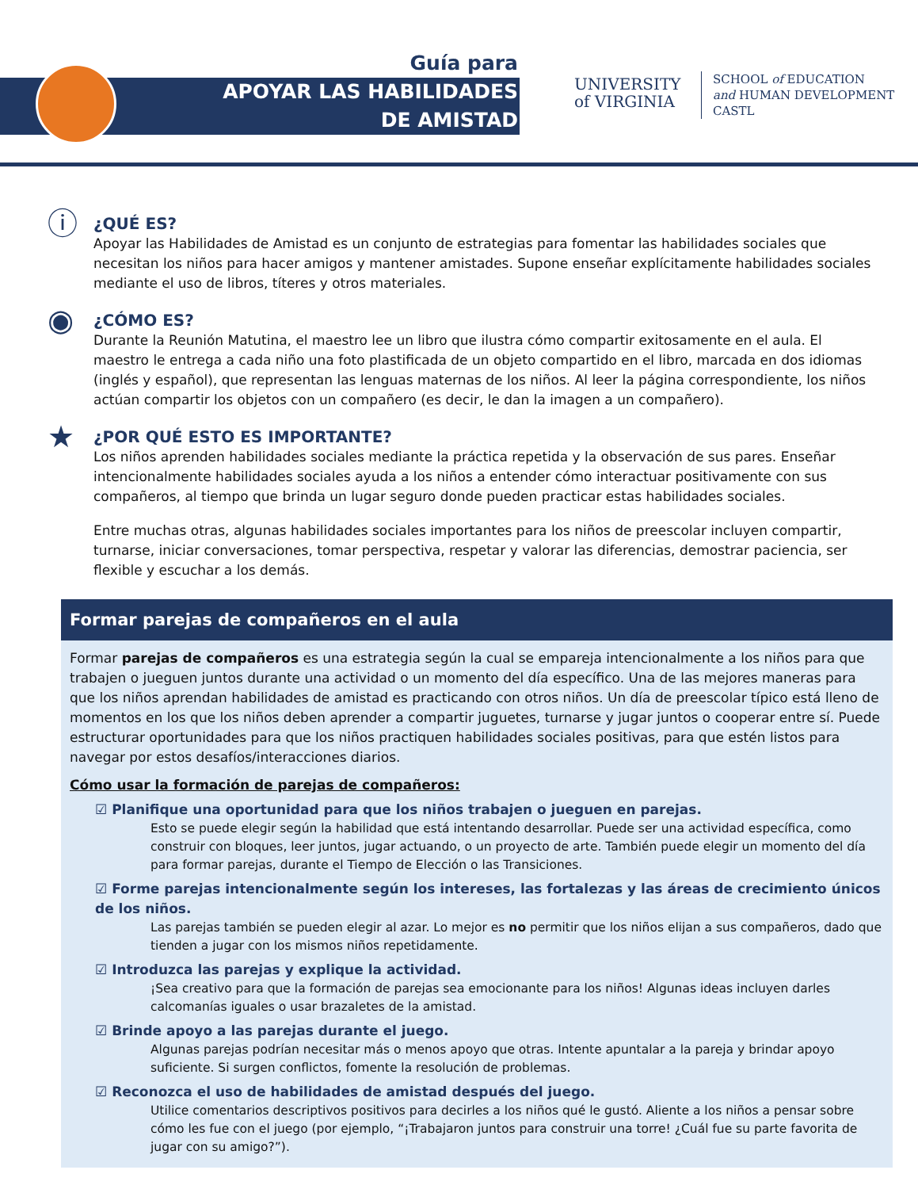Guía para
APOYAR LAS HABILIDADES
DE AMISTAD
UNIVERSITY
of VIRGINIA
SCHOOL of EDUCATION
and HUMAN DEVELOPMENT
CASTL
ⓘ
¿QUÉ ES?
Apoyar las Habilidades de Amistad es un conjunto de estrategias para fomentar las habilidades sociales que necesitan los niños para hacer amigos y mantener amistades. Supone enseñar explícitamente habilidades sociales mediante el uso de libros, títeres y otros materiales.
◉
¿CÓMO ES?
Durante la Reunión Matutina, el maestro lee un libro que ilustra cómo compartir exitosamente en el aula. El maestro le entrega a cada niño una foto plastificada de un objeto compartido en el libro, marcada en dos idiomas (inglés y español), que representan las lenguas maternas de los niños. Al leer la página correspondiente, los niños actúan compartir los objetos con un compañero (es decir, le dan la imagen a un compañero).
★
¿POR QUÉ ESTO ES IMPORTANTE?
Los niños aprenden habilidades sociales mediante la práctica repetida y la observación de sus pares. Enseñar intencionalmente habilidades sociales ayuda a los niños a entender cómo interactuar positivamente con sus compañeros, al tiempo que brinda un lugar seguro donde pueden practicar estas habilidades sociales.
Entre muchas otras, algunas habilidades sociales importantes para los niños de preescolar incluyen compartir, turnarse, iniciar conversaciones, tomar perspectiva, respetar y valorar las diferencias, demostrar paciencia, ser flexible y escuchar a los demás.
Formar parejas de compañeros en el aula
Formar parejas de compañeros es una estrategia según la cual se empareja intencionalmente a los niños para que trabajen o jueguen juntos durante una actividad o un momento del día específico. Una de las mejores maneras para que los niños aprendan habilidades de amistad es practicando con otros niños. Un día de preescolar típico está lleno de momentos en los que los niños deben aprender a compartir juguetes, turnarse y jugar juntos o cooperar entre sí. Puede estructurar oportunidades para que los niños practiquen habilidades sociales positivas, para que estén listos para navegar por estos desafíos/interacciones diarios.
Cómo usar la formación de parejas de compañeros:
☑ Planifique una oportunidad para que los niños trabajen o jueguen en parejas.
Esto se puede elegir según la habilidad que está intentando desarrollar. Puede ser una actividad específica, como construir con bloques, leer juntos, jugar actuando, o un proyecto de arte. También puede elegir un momento del día para formar parejas, durante el Tiempo de Elección o las Transiciones.
☑ Forme parejas intencionalmente según los intereses, las fortalezas y las áreas de crecimiento únicos de los niños.
Las parejas también se pueden elegir al azar. Lo mejor es no permitir que los niños elijan a sus compañeros, dado que tienden a jugar con los mismos niños repetidamente.
☑ Introduzca las parejas y explique la actividad.
¡Sea creativo para que la formación de parejas sea emocionante para los niños! Algunas ideas incluyen darles calcomanías iguales o usar brazaletes de la amistad.
☑ Brinde apoyo a las parejas durante el juego.
Algunas parejas podrían necesitar más o menos apoyo que otras. Intente apuntalar a la pareja y brindar apoyo suficiente. Si surgen conflictos, fomente la resolución de problemas.
☑ Reconozca el uso de habilidades de amistad después del juego.
Utilice comentarios descriptivos positivos para decirles a los niños qué le gustó. Aliente a los niños a pensar sobre cómo les fue con el juego (por ejemplo, “¡Trabajaron juntos para construir una torre! ¿Cuál fue su parte favorita de jugar con su amigo?”).